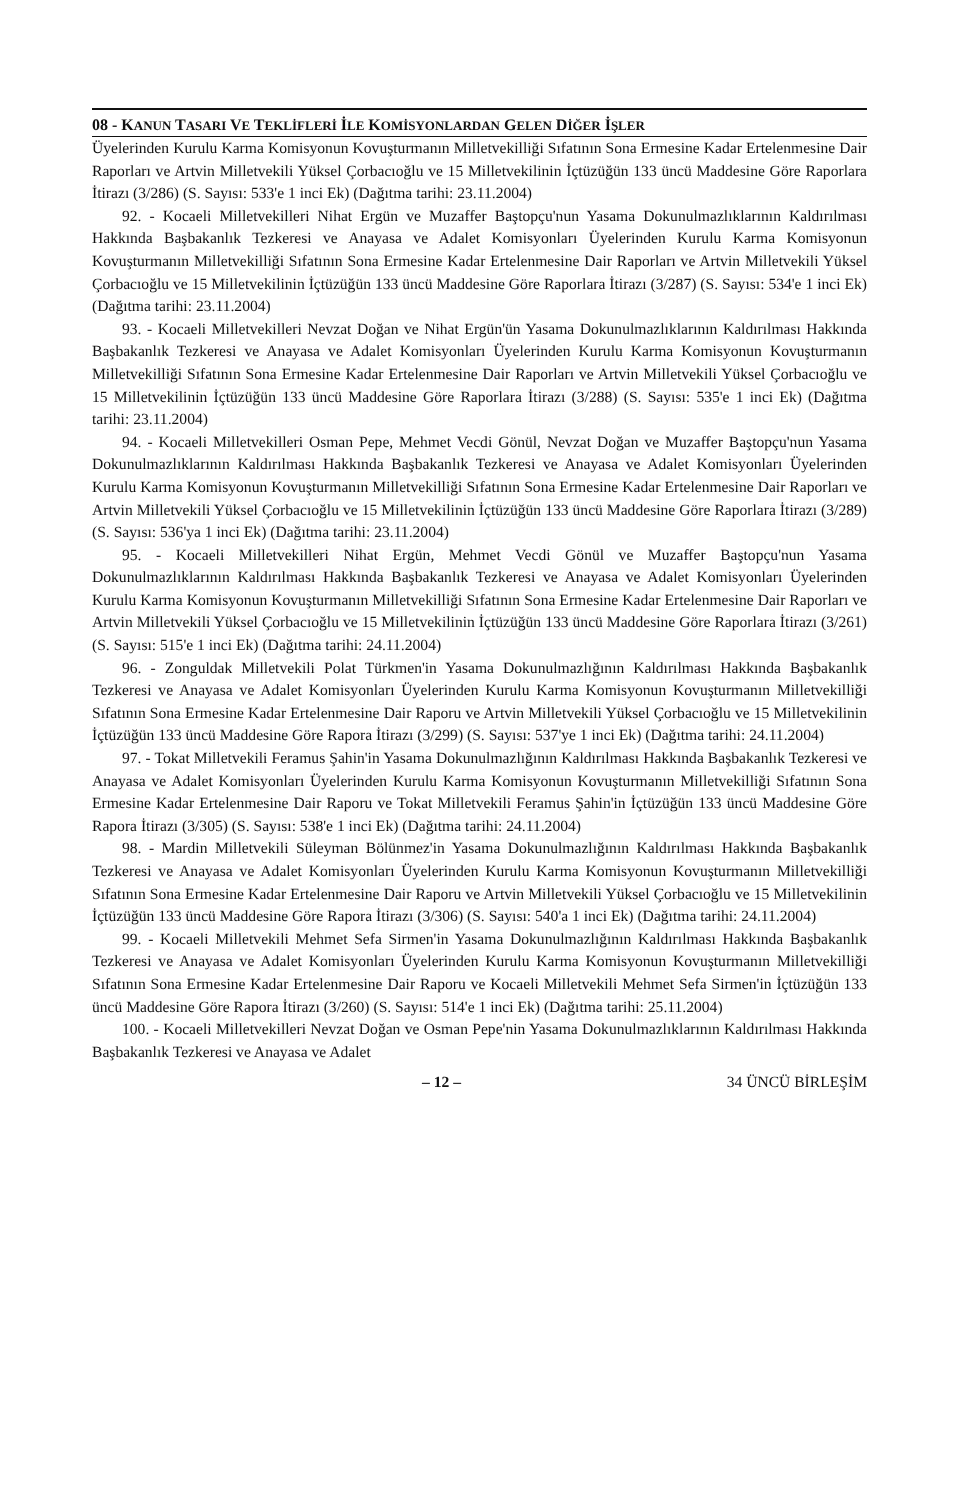08 - KANUN TASARI VE TEKLİFLERİ İLE KOMİSYONLARDAN GELEN DİĞER İŞLER
Üyelerinden Kurulu Karma Komisyonun Kovuşturmanın Milletvekilliği Sıfatının Sona Ermesine Kadar Ertelenmesine Dair Raporları ve Artvin Milletvekili Yüksel Çorbacıoğlu ve 15 Milletvekilinin İçtüzüğün 133 üncü Maddesine Göre Raporlara İtirazı (3/286) (S. Sayısı: 533'e 1 inci Ek) (Dağıtma tarihi: 23.11.2004)
92. - Kocaeli Milletvekilleri Nihat Ergün ve Muzaffer Baştopçu'nun Yasama Dokunulmazlıklarının Kaldırılması Hakkında Başbakanlık Tezkeresi ve Anayasa ve Adalet Komisyonları Üyelerinden Kurulu Karma Komisyonun Kovuşturmanın Milletvekilliği Sıfatının Sona Ermesine Kadar Ertelenmesine Dair Raporları ve Artvin Milletvekili Yüksel Çorbacıoğlu ve 15 Milletvekilinin İçtüzüğün 133 üncü Maddesine Göre Raporlara İtirazı (3/287) (S. Sayısı: 534'e 1 inci Ek) (Dağıtma tarihi: 23.11.2004)
93. - Kocaeli Milletvekilleri Nevzat Doğan ve Nihat Ergün'ün Yasama Dokunulmazlıklarının Kaldırılması Hakkında Başbakanlık Tezkeresi ve Anayasa ve Adalet Komisyonları Üyelerinden Kurulu Karma Komisyonun Kovuşturmanın Milletvekilliği Sıfatının Sona Ermesine Kadar Ertelenmesine Dair Raporları ve Artvin Milletvekili Yüksel Çorbacıoğlu ve 15 Milletvekilinin İçtüzüğün 133 üncü Maddesine Göre Raporlara İtirazı (3/288) (S. Sayısı: 535'e 1 inci Ek) (Dağıtma tarihi: 23.11.2004)
94. - Kocaeli Milletvekilleri Osman Pepe, Mehmet Vecdi Gönül, Nevzat Doğan ve Muzaffer Baştopçu'nun Yasama Dokunulmazlıklarının Kaldırılması Hakkında Başbakanlık Tezkeresi ve Anayasa ve Adalet Komisyonları Üyelerinden Kurulu Karma Komisyonun Kovuşturmanın Milletvekilliği Sıfatının Sona Ermesine Kadar Ertelenmesine Dair Raporları ve Artvin Milletvekili Yüksel Çorbacıoğlu ve 15 Milletvekilinin İçtüzüğün 133 üncü Maddesine Göre Raporlara İtirazı (3/289) (S. Sayısı: 536'ya 1 inci Ek) (Dağıtma tarihi: 23.11.2004)
95. - Kocaeli Milletvekilleri Nihat Ergün, Mehmet Vecdi Gönül ve Muzaffer Baştopçu'nun Yasama Dokunulmazlıklarının Kaldırılması Hakkında Başbakanlık Tezkeresi ve Anayasa ve Adalet Komisyonları Üyelerinden Kurulu Karma Komisyonun Kovuşturmanın Milletvekilliği Sıfatının Sona Ermesine Kadar Ertelenmesine Dair Raporları ve Artvin Milletvekili Yüksel Çorbacıoğlu ve 15 Milletvekilinin İçtüzüğün 133 üncü Maddesine Göre Raporlara İtirazı (3/261) (S. Sayısı: 515'e 1 inci Ek) (Dağıtma tarihi: 24.11.2004)
96. - Zonguldak Milletvekili Polat Türkmen'in Yasama Dokunulmazlığının Kaldırılması Hakkında Başbakanlık Tezkeresi ve Anayasa ve Adalet Komisyonları Üyelerinden Kurulu Karma Komisyonun Kovuşturmanın Milletvekilliği Sıfatının Sona Ermesine Kadar Ertelenmesine Dair Raporu ve Artvin Milletvekili Yüksel Çorbacıoğlu ve 15 Milletvekilinin İçtüzüğün 133 üncü Maddesine Göre Rapora İtirazı (3/299) (S. Sayısı: 537'ye 1 inci Ek) (Dağıtma tarihi: 24.11.2004)
97. - Tokat Milletvekili Feramus Şahin'in Yasama Dokunulmazlığının Kaldırılması Hakkında Başbakanlık Tezkeresi ve Anayasa ve Adalet Komisyonları Üyelerinden Kurulu Karma Komisyonun Kovuşturmanın Milletvekilliği Sıfatının Sona Ermesine Kadar Ertelenmesine Dair Raporu ve Tokat Milletvekili Feramus Şahin'in İçtüzüğün 133 üncü Maddesine Göre Rapora İtirazı (3/305) (S. Sayısı: 538'e 1 inci Ek) (Dağıtma tarihi: 24.11.2004)
98. - Mardin Milletvekili Süleyman Bölünmez'in Yasama Dokunulmazlığının Kaldırılması Hakkında Başbakanlık Tezkeresi ve Anayasa ve Adalet Komisyonları Üyelerinden Kurulu Karma Komisyonun Kovuşturmanın Milletvekilliği Sıfatının Sona Ermesine Kadar Ertelenmesine Dair Raporu ve Artvin Milletvekili Yüksel Çorbacıoğlu ve 15 Milletvekilinin İçtüzüğün 133 üncü Maddesine Göre Rapora İtirazı (3/306) (S. Sayısı: 540'a 1 inci Ek) (Dağıtma tarihi: 24.11.2004)
99. - Kocaeli Milletvekili Mehmet Sefa Sirmen'in Yasama Dokunulmazlığının Kaldırılması Hakkında Başbakanlık Tezkeresi ve Anayasa ve Adalet Komisyonları Üyelerinden Kurulu Karma Komisyonun Kovuşturmanın Milletvekilliği Sıfatının Sona Ermesine Kadar Ertelenmesine Dair Raporu ve Kocaeli Milletvekili Mehmet Sefa Sirmen'in İçtüzüğün 133 üncü Maddesine Göre Rapora İtirazı (3/260) (S. Sayısı: 514'e 1 inci Ek) (Dağıtma tarihi: 25.11.2004)
100. - Kocaeli Milletvekilleri Nevzat Doğan ve Osman Pepe'nin Yasama Dokunulmazlıklarının Kaldırılması Hakkında Başbakanlık Tezkeresi ve Anayasa ve Adalet
– 12 – 34 ÜNCÜ BİRLEŞİM